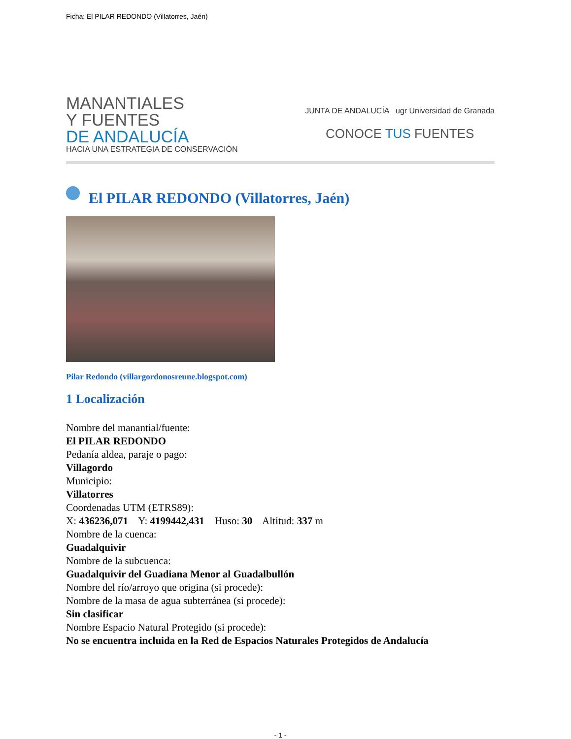Ficha: El PILAR REDONDO (Villatorres, Jaén)
MANANTIALES
Y FUENTES
DE ANDALUCÍA
HACIA UNA ESTRATEGIA DE CONSERVACIÓN
JUNTA DE ANDALUCÍA ugr Universidad de Granada
CONOCE TUS FUENTES
El PILAR REDONDO (Villatorres, Jaén)
Pilar Redondo (villargordonosreune.blogspot.com)
1 Localización
Nombre del manantial/fuente:
El PILAR REDONDO
Pedanía aldea, paraje o pago:
Villagordo
Municipio:
Villatorres
Coordenadas UTM (ETRS89):
X: 436236,071 Y: 4199442,431 Huso: 30 Altitud: 337 m
Nombre de la cuenca:
Guadalquivir
Nombre de la subcuenca:
Guadalquivir del Guadiana Menor al Guadalbullón
Nombre del río/arroyo que origina (si procede):
Nombre de la masa de agua subterránea (si procede):
Sin clasificar
Nombre Espacio Natural Protegido (si procede):
No se encuentra incluida en la Red de Espacios Naturales Protegidos de Andalucía
- 1 -